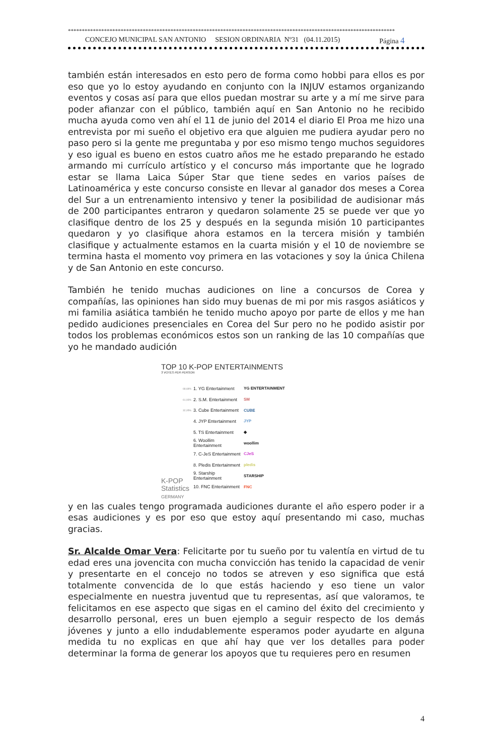**********************************************************************************************************************
CONCEJO MUNICIPAL SAN ANTONIO SESION ORDINARIA Nº31 (04.11.2015) Página 4
también están interesados en esto pero de forma como hobbi para ellos es por eso que yo lo estoy ayudando en conjunto con la INJUV estamos organizando eventos y cosas así para que ellos puedan mostrar su arte y a mí me sirve para poder afianzar con el público, también aquí en San Antonio no he recibido mucha ayuda como ven ahí el 11 de junio del 2014 el diario El Proa me hizo una entrevista por mi sueño el objetivo era que alguien me pudiera ayudar pero no paso pero si la gente me preguntaba y por eso mismo tengo muchos seguidores y eso igual es bueno en estos cuatro años me he estado preparando he estado armando mi currículo artístico y el concurso más importante que he logrado estar se llama Laica Súper Star que tiene sedes en varios países de Latinoamérica y este concurso consiste en llevar al ganador dos meses a Corea del Sur a un entrenamiento intensivo y tener la posibilidad de audisionar más de 200 participantes entraron y quedaron solamente 25 se puede ver que yo clasifique dentro de los 25 y después en la segunda misión 10 participantes quedaron y yo clasifique ahora estamos en la tercera misión y también clasifique y actualmente estamos en la cuarta misión y el 10 de noviembre se termina hasta el momento voy primera en las votaciones y soy la única Chilena y de San Antonio en este concurso.
También he tenido muchas audiciones on line a concursos de Corea y compañías, las opiniones han sido muy buenas de mi por mis rasgos asiáticos y mi familia asiática también he tenido mucho apoyo por parte de ellos y me han pedido audiciones presenciales en Corea del Sur pero no he podido asistir por todos los problemas económicos estos son un ranking de las 10 compañías que yo he mandado audición
TOP 10 K-POP ENTERTAINMENTS
3 VOTES PER PERSON
68,68% 1. YG Entertainment YG ENTERTAINMENT
61,93% 2. S.M. Entertainment SM
32,05% 3. Cube Entertainment CUBE
4. JYP Entertainment JYP
5. TS Entertainment ◆
6. Woollim Entertainment woollim
7. C-JeS Entertainment CJeS
8. Pledis Entertainment pledis
9. Starship Entertainment STARSHIP
10. FNC Entertainment FNC
K-POP
Statistics
GERMANY
y en las cuales tengo programada audiciones durante el año espero poder ir a esas audiciones y es por eso que estoy aquí presentando mi caso, muchas gracias.
Sr. Alcalde Omar Vera: Felicitarte por tu sueño por tu valentía en virtud de tu edad eres una jovencita con mucha convicción has tenido la capacidad de venir y presentarte en el concejo no todos se atreven y eso significa que está totalmente convencida de lo que estás haciendo y eso tiene un valor especialmente en nuestra juventud que tu representas, así que valoramos, te felicitamos en ese aspecto que sigas en el camino del éxito del crecimiento y desarrollo personal, eres un buen ejemplo a seguir respecto de los demás jóvenes y junto a ello indudablemente esperamos poder ayudarte en alguna medida tu no explicas en que ahí hay que ver los detalles para poder determinar la forma de generar los apoyos que tu requieres pero en resumen
4